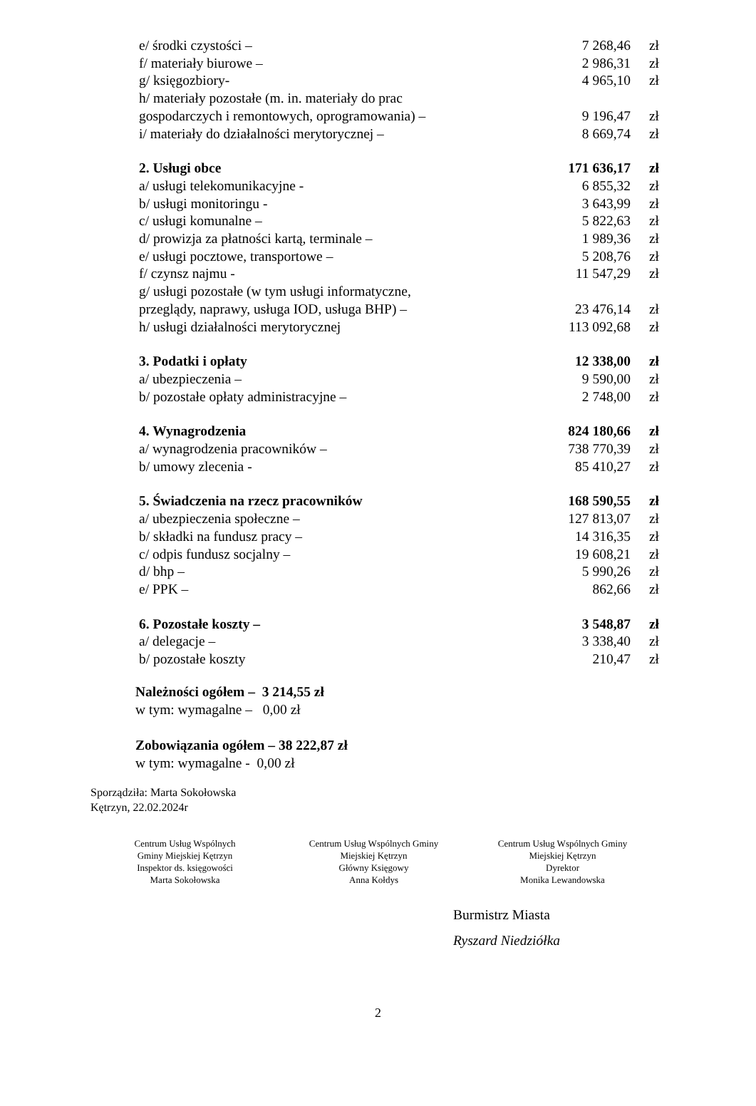| e/ środki czystości – | 7 268,46 | zł |
| f/ materiały biurowe – | 2 986,31 | zł |
| g/ księgozbiory- | 4 965,10 | zł |
| h/ materiały pozostałe (m. in. materiały do prac | | |
| gospodarczych i remontowych, oprogramowania) – | 9 196,47 | zł |
| i/ materiały do działalności merytorycznej – | 8 669,74 | zł |
| 2. Usługi obce | 171 636,17 | zł |
| a/ usługi telekomunikacyjne - | 6 855,32 | zł |
| b/ usługi monitoringu - | 3 643,99 | zł |
| c/ usługi komunalne – | 5 822,63 | zł |
| d/ prowizja za płatności kartą, terminale – | 1 989,36 | zł |
| e/ usługi pocztowe, transportowe – | 5 208,76 | zł |
| f/ czynsz najmu - | 11 547,29 | zł |
| g/ usługi pozostałe (w tym usługi informatyczne, | | |
| przeglądy, naprawy, usługa IOD, usługa BHP) – | 23 476,14 | zł |
| h/ usługi działalności merytorycznej | 113 092,68 | zł |
| 3. Podatki i opłaty | 12 338,00 | zł |
| a/ ubezpieczenia – | 9 590,00 | zł |
| b/ pozostałe opłaty administracyjne – | 2 748,00 | zł |
| 4. Wynagrodzenia | 824 180,66 | zł |
| a/ wynagrodzenia pracowników – | 738 770,39 | zł |
| b/ umowy zlecenia - | 85 410,27 | zł |
| 5. Świadczenia na rzecz pracowników | 168 590,55 | zł |
| a/ ubezpieczenia społeczne – | 127 813,07 | zł |
| b/ składki na fundusz pracy – | 14 316,35 | zł |
| c/ odpis fundusz socjalny – | 19 608,21 | zł |
| d/ bhp – | 5 990,26 | zł |
| e/ PPK – | 862,66 | zł |
| 6. Pozostałe koszty – | 3 548,87 | zł |
| a/ delegacje – | 3 338,40 | zł |
| b/ pozostałe koszty | 210,47 | zł |
Należności ogółem – 3 214,55 zł
w tym: wymagalne – 0,00 zł
Zobowiązania ogółem – 38 222,87 zł
w tym: wymagalne - 0,00 zł
Sporządziła: Marta Sokołowska
Kętrzyn, 22.02.2024r
Centrum Usług Wspólnych
Gminy Miejskiej Kętrzyn
Inspektor ds. księgowości
Marta Sokołowska
Centrum Usług Wspólnych Gminy
Miejskiej Kętrzyn
Główny Księgowy
Anna Kołdys
Centrum Usług Wspólnych Gminy
Miejskiej Kętrzyn
Dyrektor
Monika Lewandowska
Burmistrz Miasta
Ryszard Niedziółka
2